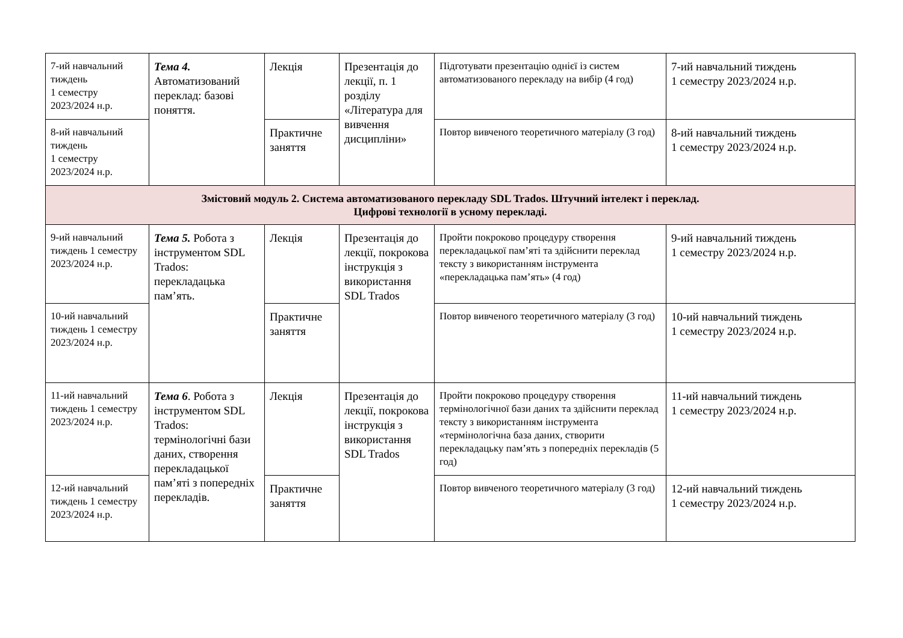| 7-ий навчальний тиждень 1 семестру 2023/2024 н.р. | Тема 4. Автоматизований переклад: базові поняття. | Лекція | Презентація до лекції, п. 1 розділу «Література для вивчення дисципліни» | Підготувати презентацію однієї із систем автоматизованого перекладу на вибір (4 год) | 7-ий навчальний тиждень 1 семестру 2023/2024 н.р. |
| 8-ий навчальний тиждень 1 семестру 2023/2024 н.р. | | Практичне заняття | | Повтор вивченого теоретичного матеріалу (3 год) | 8-ий навчальний тиждень 1 семестру 2023/2024 н.р. |
| Змістовий модуль 2. Система автоматизованого перекладу SDL Trados. Штучний інтелект і переклад. Цифрові технології в усному перекладі. | | | | | |
| 9-ий навчальний тиждень 1 семестру 2023/2024 н.р. | Тема 5. Робота з інструментом SDL Trados: перекладацька пам’ять. | Лекція | Презентація до лекції, покрокова інструкція з використання SDL Trados | Пройти покроково процедуру створення перекладацької пам’яті та здійснити переклад тексту з використанням інструмента «перекладацька пам’ять» (4 год) | 9-ий навчальний тиждень 1 семестру 2023/2024 н.р. |
| 10-ий навчальний тиждень 1 семестру 2023/2024 н.р. | | Практичне заняття | | Повтор вивченого теоретичного матеріалу (3 год) | 10-ий навчальний тиждень 1 семестру 2023/2024 н.р. |
| 11-ий навчальний тиждень 1 семестру 2023/2024 н.р. | Тема 6 . Робота з інструментом SDL Trados: термінологічні бази даних, створення перекладацької пам’яті з попередніх перекладів. | Лекція | Презентація до лекції, покрокова інструкція з використання SDL Trados | Пройти покроково процедуру створення термінологічної бази даних та здійснити переклад тексту з використанням інструмента «термінологічна база даних, створити перекладацьку пам’ять з попередніх перекладів (5 год) | 11-ий навчальний тиждень 1 семестру 2023/2024 н.р. |
| 12-ий навчальний тиждень 1 семестру 2023/2024 н.р. | | Практичне заняття | | Повтор вивченого теоретичного матеріалу (3 год) | 12-ий навчальний тиждень 1 семестру 2023/2024 н.р. |